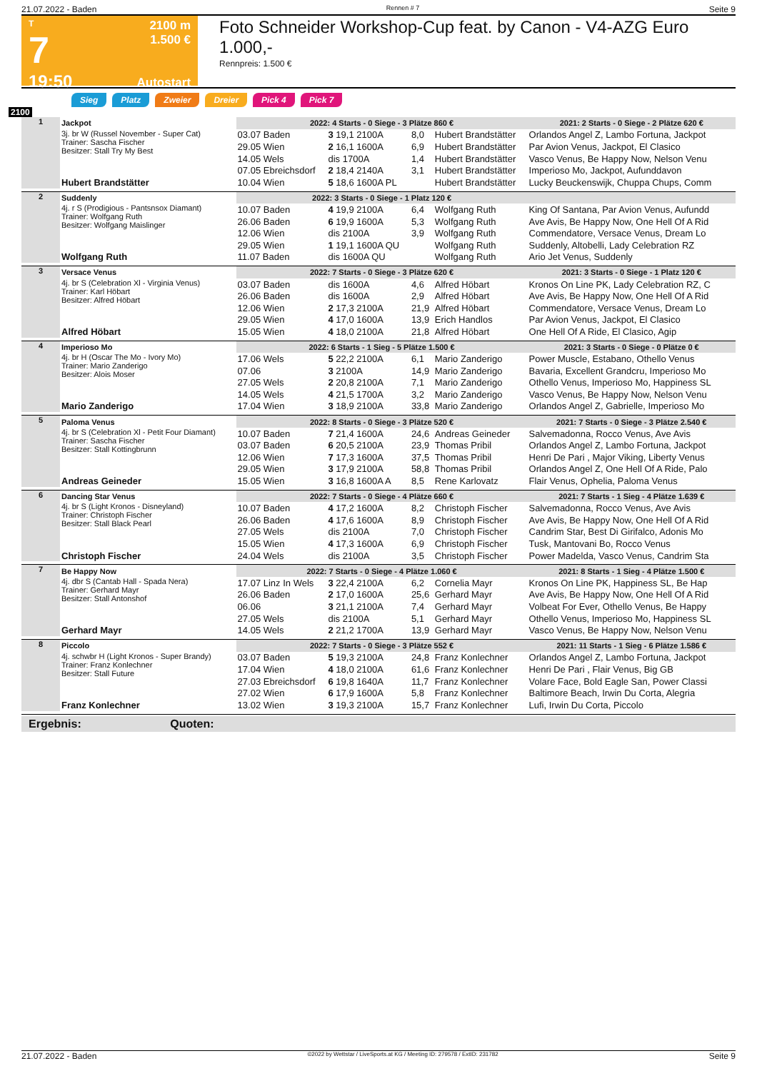21.07.2022 - Baden Rennen # 7 Seite 9
T
7
19:50
2100 m
1.500 €
Autostart
Foto Schneider Workshop-Cup feat. by Canon - V4-AZG Euro 1.000,-
Rennpreis: 1.500 €
Sieg Platz Zweier Dreier Pick 4 Pick 7
2100
| 1 | Jackpot | 2022: 4 Starts - 0 Siege - 3 Plätze 860 € | | | | 2021: 2 Starts - 0 Siege - 2 Plätze 620 € |
| | 3j. br W (Russel November - Super Cat) Trainer: Sascha Fischer Besitzer: Stall Try My Best | 03.07 Baden | 3 19,1 2100A | 8,0 | Hubert Brandstätter | Orlandos Angel Z, Lambo Fortuna, Jackpot |
| | | 29.05 Wien | 2 16,1 1600A | 6,9 | Hubert Brandstätter | Par Avion Venus, Jackpot, El Clasico |
| | | 14.05 Wels | dis 1700A | 1,4 | Hubert Brandstätter | Vasco Venus, Be Happy Now, Nelson Venu |
| | | 07.05 Ebreichsdorf | 2 18,4 2140A | 3,1 | Hubert Brandstätter | Imperioso Mo, Jackpot, Aufunddavon |
| | Hubert Brandstätter | 10.04 Wien | 5 18,6 1600A PL | | Hubert Brandstätter | Lucky Beuckenswijk, Chuppa Chups, Comm |
| 2 | Suddenly | 2022: 3 Starts - 0 Siege - 1 Platz 120 € | | | | |
| | 4j. r S (Prodigious - Pantsnsox Diamant) Trainer: Wolfgang Ruth Besitzer: Wolfgang Maislinger | 10.07 Baden | 4 19,9 2100A | 6,4 | Wolfgang Ruth | King Of Santana, Par Avion Venus, Aufundd |
| | | 26.06 Baden | 6 19,9 1600A | 5,3 | Wolfgang Ruth | Ave Avis, Be Happy Now, One Hell Of A Rid |
| | | 12.06 Wien | dis 2100A | 3,9 | Wolfgang Ruth | Commendatore, Versace Venus, Dream Lo |
| | | 29.05 Wien | 1 19,1 1600A QU | | Wolfgang Ruth | Suddenly, Altobelli, Lady Celebration RZ |
| | Wolfgang Ruth | 11.07 Baden | dis 1600A QU | | Wolfgang Ruth | Ario Jet Venus, Suddenly |
| 3 | Versace Venus | 2022: 7 Starts - 0 Siege - 3 Plätze 620 € | | | | 2021: 3 Starts - 0 Siege - 1 Platz 120 € |
| | 4j. br S (Celebration Xl - Virginia Venus) Trainer: Karl Höbart Besitzer: Alfred Höbart | 03.07 Baden | dis 1600A | 4,6 | Alfred Höbart | Kronos On Line PK, Lady Celebration RZ, C |
| | | 26.06 Baden | dis 1600A | 2,9 | Alfred Höbart | Ave Avis, Be Happy Now, One Hell Of A Rid |
| | | 12.06 Wien | 2 17,3 2100A | 21,9 | Alfred Höbart | Commendatore, Versace Venus, Dream Lo |
| | | 29.05 Wien | 4 17,0 1600A | 13,9 | Erich Handlos | Par Avion Venus, Jackpot, El Clasico |
| | Alfred Höbart | 15.05 Wien | 4 18,0 2100A | 21,8 | Alfred Höbart | One Hell Of A Ride, El Clasico, Agip |
| 4 | Imperioso Mo | 2022: 6 Starts - 1 Sieg - 5 Plätze 1.500 € | | | | 2021: 3 Starts - 0 Siege - 0 Plätze 0 € |
| | 4j. br H (Oscar The Mo - Ivory Mo) Trainer: Mario Zanderigo Besitzer: Alois Moser | 17.06 Wels | 5 22,2 2100A | 6,1 | Mario Zanderigo | Power Muscle, Estabano, Othello Venus |
| | | 07.06 | 3 2100A | 14,9 | Mario Zanderigo | Bavaria, Excellent Grandcru, Imperioso Mo |
| | | 27.05 Wels | 2 20,8 2100A | 7,1 | Mario Zanderigo | Othello Venus, Imperioso Mo, Happiness SL |
| | | 14.05 Wels | 4 21,5 1700A | 3,2 | Mario Zanderigo | Vasco Venus, Be Happy Now, Nelson Venu |
| | Mario Zanderigo | 17.04 Wien | 3 18,9 2100A | 33,8 | Mario Zanderigo | Orlandos Angel Z, Gabrielle, Imperioso Mo |
| 5 | Paloma Venus | 2022: 8 Starts - 0 Siege - 3 Plätze 520 € | | | | 2021: 7 Starts - 0 Siege - 3 Plätze 2.540 € |
| | 4j. br S (Celebration Xl - Petit Four Diamant) Trainer: Sascha Fischer Besitzer: Stall Kottingbrunn | 10.07 Baden | 7 21,4 1600A | 24,6 | Andreas Geineder | Salvemadonna, Rocco Venus, Ave Avis |
| | | 03.07 Baden | 6 20,5 2100A | 23,9 | Thomas Pribil | Orlandos Angel Z, Lambo Fortuna, Jackpot |
| | | 12.06 Wien | 7 17,3 1600A | 37,5 | Thomas Pribil | Henri De Pari , Major Viking, Liberty Venus |
| | | 29.05 Wien | 3 17,9 2100A | 58,8 | Thomas Pribil | Orlandos Angel Z, One Hell Of A Ride, Palo |
| | Andreas Geineder | 15.05 Wien | 3 16,8 1600A A | 8,5 | Rene Karlovatz | Flair Venus, Ophelia, Paloma Venus |
| 6 | Dancing Star Venus | 2022: 7 Starts - 0 Siege - 4 Plätze 660 € | | | | 2021: 7 Starts - 1 Sieg - 4 Plätze 1.639 € |
| | 4j. br S (Light Kronos - Disneyland) Trainer: Christoph Fischer Besitzer: Stall Black Pearl | 10.07 Baden | 4 17,2 1600A | 8,2 | Christoph Fischer | Salvemadonna, Rocco Venus, Ave Avis |
| | | 26.06 Baden | 4 17,6 1600A | 8,9 | Christoph Fischer | Ave Avis, Be Happy Now, One Hell Of A Rid |
| | | 27.05 Wels | dis 2100A | 7,0 | Christoph Fischer | Candrim Star, Best Di Girifalco, Adonis Mo |
| | | 15.05 Wien | 4 17,3 1600A | 6,9 | Christoph Fischer | Tusk, Mantovani Bo, Rocco Venus |
| | Christoph Fischer | 24.04 Wels | dis 2100A | 3,5 | Christoph Fischer | Power Madelda, Vasco Venus, Candrim Sta |
| 7 | Be Happy Now | 2022: 7 Starts - 0 Siege - 4 Plätze 1.060 € | | | | 2021: 8 Starts - 1 Sieg - 4 Plätze 1.500 € |
| | 4j. dbr S (Cantab Hall - Spada Nera) Trainer: Gerhard Mayr Besitzer: Stall Antonshof | 17.07 Linz In Wels | 3 22,4 2100A | 6,2 | Cornelia Mayr | Kronos On Line PK, Happiness SL, Be Hap |
| | | 26.06 Baden | 2 17,0 1600A | 25,6 | Gerhard Mayr | Ave Avis, Be Happy Now, One Hell Of A Rid |
| | | 06.06 | 3 21,1 2100A | 7,4 | Gerhard Mayr | Volbeat For Ever, Othello Venus, Be Happy |
| | | 27.05 Wels | dis 2100A | 5,1 | Gerhard Mayr | Othello Venus, Imperioso Mo, Happiness SL |
| | Gerhard Mayr | 14.05 Wels | 2 21,2 1700A | 13,9 | Gerhard Mayr | Vasco Venus, Be Happy Now, Nelson Venu |
| 8 | Piccolo | 2022: 7 Starts - 0 Siege - 3 Plätze 552 € | | | | 2021: 11 Starts - 1 Sieg - 6 Plätze 1.586 € |
| | 4j. schwbr H (Light Kronos - Super Brandy) Trainer: Franz Konlechner Besitzer: Stall Future | 03.07 Baden | 5 19,3 2100A | 24,8 | Franz Konlechner | Orlandos Angel Z, Lambo Fortuna, Jackpot |
| | | 17.04 Wien | 4 18,0 2100A | 61,6 | Franz Konlechner | Henri De Pari , Flair Venus, Big GB |
| | | 27.03 Ebreichsdorf | 6 19,8 1640A | 11,7 | Franz Konlechner | Volare Face, Bold Eagle San, Power Classi |
| | | 27.02 Wien | 6 17,9 1600A | 5,8 | Franz Konlechner | Baltimore Beach, Irwin Du Corta, Alegria |
| | Franz Konlechner | 13.02 Wien | 3 19,3 2100A | 15,7 | Franz Konlechner | Lufi, Irwin Du Corta, Piccolo |
Ergebnis: Quoten:
21.07.2022 - Baden ©2022 by Wettstar / LiveSports.at KG / Meeting ID: 279578 / ExtID: 231782 Seite 9